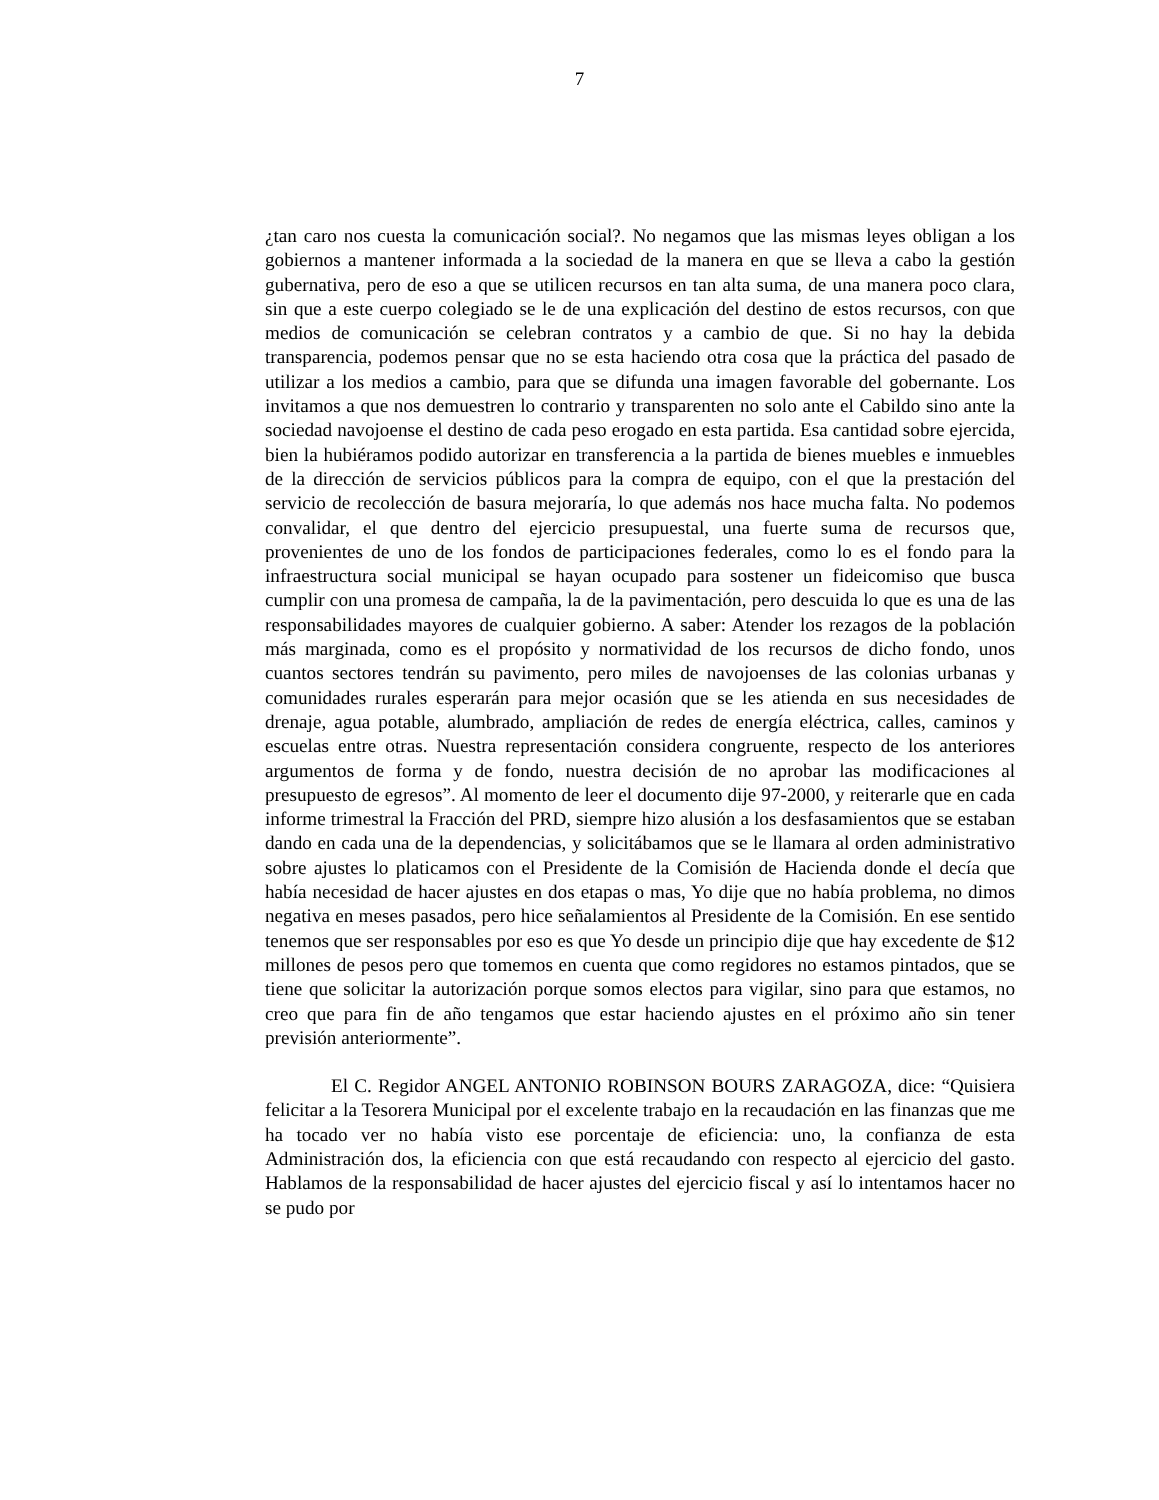7
¿tan caro nos cuesta la comunicación social?. No negamos que las mismas leyes obligan a los gobiernos a mantener informada a la sociedad de la manera en que se lleva a cabo la gestión gubernativa, pero de eso a que se utilicen recursos en tan alta suma, de una manera poco clara, sin que a este cuerpo colegiado se le de una explicación del destino de estos recursos, con que medios de comunicación se celebran contratos y a cambio de que. Si no hay la debida transparencia, podemos pensar que no se esta haciendo otra cosa que la práctica del pasado de utilizar a los medios a cambio, para que se difunda una imagen favorable del gobernante. Los invitamos a que nos demuestren lo contrario y transparenten no solo ante el Cabildo sino ante la sociedad navojoense el destino de cada peso erogado en esta partida. Esa cantidad sobre ejercida, bien la hubiéramos podido autorizar en transferencia a la partida de bienes muebles e inmuebles de la dirección de servicios públicos para la compra de equipo, con el que la prestación del servicio de recolección de basura mejoraría, lo que además nos hace mucha falta. No podemos convalidar, el que dentro del ejercicio presupuestal, una fuerte suma de recursos que, provenientes de uno de los fondos de participaciones federales, como lo es el fondo para la infraestructura social municipal se hayan ocupado para sostener un fideicomiso que busca cumplir con una promesa de campaña, la de la pavimentación, pero descuida lo que es una de las responsabilidades mayores de cualquier gobierno. A saber: Atender los rezagos de la población más marginada, como es el propósito y normatividad de los recursos de dicho fondo, unos cuantos sectores tendrán su pavimento, pero miles de navojoenses de las colonias urbanas y comunidades rurales esperarán para mejor ocasión que se les atienda en sus necesidades de drenaje, agua potable, alumbrado, ampliación de redes de energía eléctrica, calles, caminos y escuelas entre otras. Nuestra representación considera congruente, respecto de los anteriores argumentos de forma y de fondo, nuestra decisión de no aprobar las modificaciones al presupuesto de egresos”. Al momento de leer el documento dije 97-2000, y reiterarle que en cada informe trimestral la Fracción del PRD, siempre hizo alusión a los desfasamientos que se estaban dando en cada una de la dependencias, y solicitábamos que se le llamara al orden administrativo sobre ajustes lo platicamos con el Presidente de la Comisión de Hacienda donde el decía que había necesidad de hacer ajustes en dos etapas o mas, Yo dije que no había problema, no dimos negativa en meses pasados, pero hice señalamientos al Presidente de la Comisión. En ese sentido tenemos que ser responsables por eso es que Yo desde un principio dije que hay excedente de $12 millones de pesos pero que tomemos en cuenta que como regidores no estamos pintados, que se tiene que solicitar la autorización porque somos electos para vigilar, sino para que estamos, no creo que para fin de año tengamos que estar haciendo ajustes en el próximo año sin tener previsión anteriormente”.
El C. Regidor ANGEL ANTONIO ROBINSON BOURS ZARAGOZA, dice: “Quisiera felicitar a la Tesorera Municipal por el excelente trabajo en la recaudación en las finanzas que me ha tocado ver no había visto ese porcentaje de eficiencia: uno, la confianza de esta Administración dos, la eficiencia con que está recaudando con respecto al ejercicio del gasto. Hablamos de la responsabilidad de hacer ajustes del ejercicio fiscal y así lo intentamos hacer no se pudo por